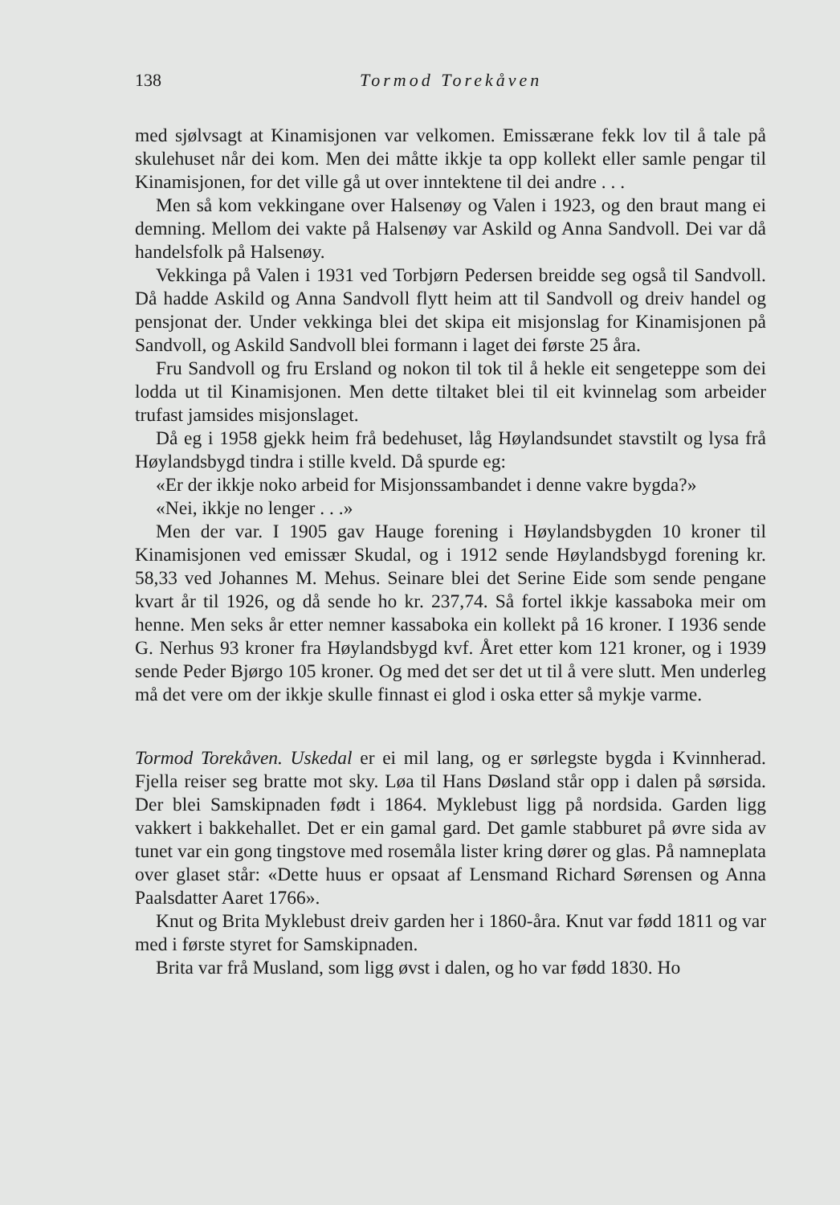138 Tormod Torekåven
med sjølvsagt at Kinamisjonen var velkomen. Emissærane fekk lov til å tale på skulehuset når dei kom. Men dei måtte ikkje ta opp kollekt eller samle pengar til Kinamisjonen, for det ville gå ut over inntektene til dei andre . . .
Men så kom vekkingane over Halsenøy og Valen i 1923, og den braut mang ei demning. Mellom dei vakte på Halsenøy var Askild og Anna Sandvoll. Dei var då handelsfolk på Halsenøy.
Vekkinga på Valen i 1931 ved Torbjørn Pedersen breidde seg også til Sandvoll. Då hadde Askild og Anna Sandvoll flytt heim att til Sandvoll og dreiv handel og pensjonat der. Under vekkinga blei det skipa eit misjonslag for Kinamisjonen på Sandvoll, og Askild Sandvoll blei formann i laget dei første 25 åra.
Fru Sandvoll og fru Ersland og nokon til tok til å hekle eit sengeteppe som dei lodda ut til Kinamisjonen. Men dette tiltaket blei til eit kvinnelag som arbeider trufast jamsides misjonslaget.
Då eg i 1958 gjekk heim frå bedehuset, låg Høylandsundet stavstilt og lysa frå Høylandsbygd tindra i stille kveld. Då spurde eg:
«Er der ikkje noko arbeid for Misjonssambandet i denne vakre bygda?»
«Nei, ikkje no lenger . . .»
Men der var. I 1905 gav Hauge forening i Høylandsbygden 10 kroner til Kinamisjonen ved emissær Skudal, og i 1912 sende Høylandsbygd forening kr. 58,33 ved Johannes M. Mehus. Seinare blei det Serine Eide som sende pengane kvart år til 1926, og då sende ho kr. 237,74. Så fortel ikkje kassaboka meir om henne. Men seks år etter nemner kassaboka ein kollekt på 16 kroner. I 1936 sende G. Nerhus 93 kroner fra Høylandsbygd kvf. Året etter kom 121 kroner, og i 1939 sende Peder Bjørgo 105 kroner. Og med det ser det ut til å vere slutt. Men underleg må det vere om der ikkje skulle finnast ei glod i oska etter så mykje varme.
Tormod Torekåven. Uskedal er ei mil lang, og er sørlegste bygda i Kvinnherad. Fjella reiser seg bratte mot sky. Løa til Hans Døsland står opp i dalen på sørsida. Der blei Samskipnaden født i 1864. Myklebust ligg på nordsida. Garden ligg vakkert i bakkehallet. Det er ein gamal gard. Det gamle stabburet på øvre sida av tunet var ein gong tingstove med rosemåla lister kring dører og glas. På namneplata over glaset står: «Dette huus er opsaat af Lensmand Richard Sørensen og Anna Paalsdatter Aaret 1766».
Knut og Brita Myklebust dreiv garden her i 1860-åra. Knut var fødd 1811 og var med i første styret for Samskipnaden.
Brita var frå Musland, som ligg øvst i dalen, og ho var fødd 1830. Ho